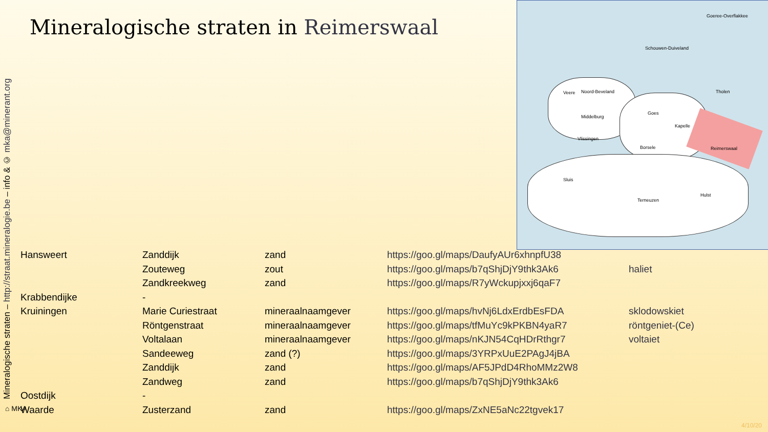Mineralogische straten – http://straat.mineralogie.be – info & © mka@minerant.org
Mineralogische straten in Reimerswaal
Goeree-Overflakkee
Schouwen-Duiveland
Noord-Beveland Tholen
Middelburg
Goes
Kapelle
Vlissingen
Borsele Reimerswaal
Veere
Sluis
Terneuzen
Hulst
| Hansweert | Zanddijk | zand | https://goo.gl/maps/DaufyAUr6xhnpfU38 | |
| | Zouteweg | zout | https://goo.gl/maps/b7qShjDjY9thk3Ak6 | haliet |
| | Zandkreekweg | zand | https://goo.gl/maps/R7yWckupjxxj6qaF7 | |
| Krabbendijke | - | | | |
| Kruiningen | Marie Curiestraat | mineraalnaamgever | https://goo.gl/maps/hvNj6LdxErdbEsFDA | sklodowskiet |
| | Röntgenstraat | mineraalnaamgever | https://goo.gl/maps/tfMuYc9kPKBN4yaR7 | röntgeniet-(Ce) |
| | Voltalaan | mineraalnaamgever | https://goo.gl/maps/nKJN54CqHDrRthgr7 | voltaiet |
| | Sandeeweg | zand (?) | https://goo.gl/maps/3YRPxUuE2PAgJ4jBA | |
| | Zanddijk | zand | https://goo.gl/maps/AF5JPdD4RhoMMz2W8 | |
| | Zandweg | zand | https://goo.gl/maps/b7qShjDjY9thk3Ak6 | |
| Oostdijk | - | | | |
| Waarde | Zusterzand | zand | https://goo.gl/maps/ZxNE5aNc22tgvek17 | |
⌂ MKA
4/10/20